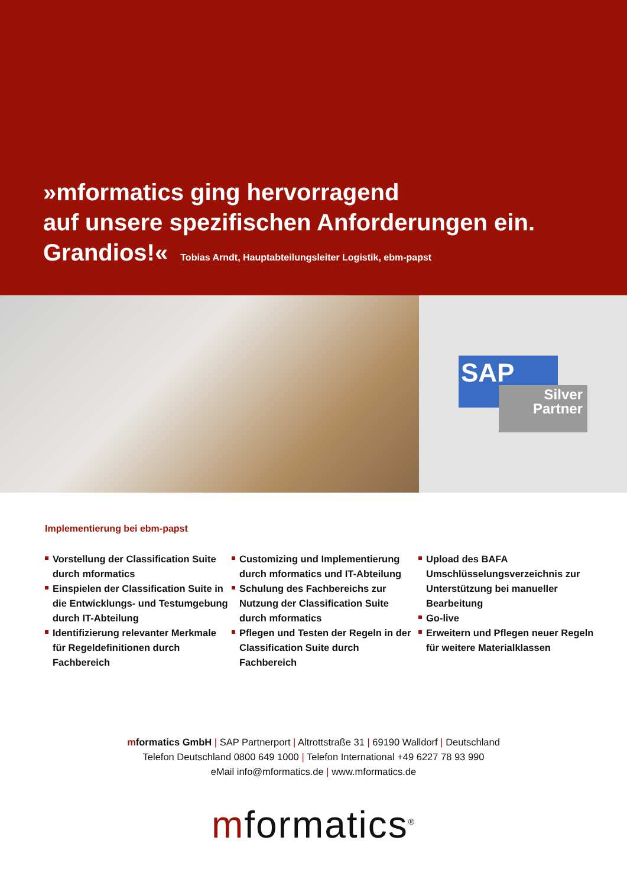»mformatics ging hervorragend
auf unsere spezifischen Anforderungen ein.
Grandios!« Tobias Arndt, Hauptabteilungsleiter Logistik, ebm-papst
SAP
Silver
Partner
Implementierung bei ebm-papst
Vorstellung der Classification Suite durch mformatics
Einspielen der Classification Suite in die Entwicklungs- und Testumgebung durch IT-Abteilung
Identifizierung relevanter Merkmale für Regeldefinitionen durch Fachbereich
Customizing und Implementierung durch mformatics und IT-Abteilung
Schulung des Fachbereichs zur Nutzung der Classification Suite durch mformatics
Pflegen und Testen der Regeln in der Classification Suite durch Fachbereich
Upload des BAFA Umschlüsselungsverzeichnis zur Unterstützung bei manueller Bearbeitung
Go-live
Erweitern und Pflegen neuer Regeln für weitere Materialklassen
mformatics GmbH | SAP Partnerport | Altrottstraße 31 | 69190 Walldorf | Deutschland
Telefon Deutschland 0800 649 1000 | Telefon International +49 6227 78 93 990
eMail info@mformatics.de | www.mformatics.de
mformatics<sup>®</sup>